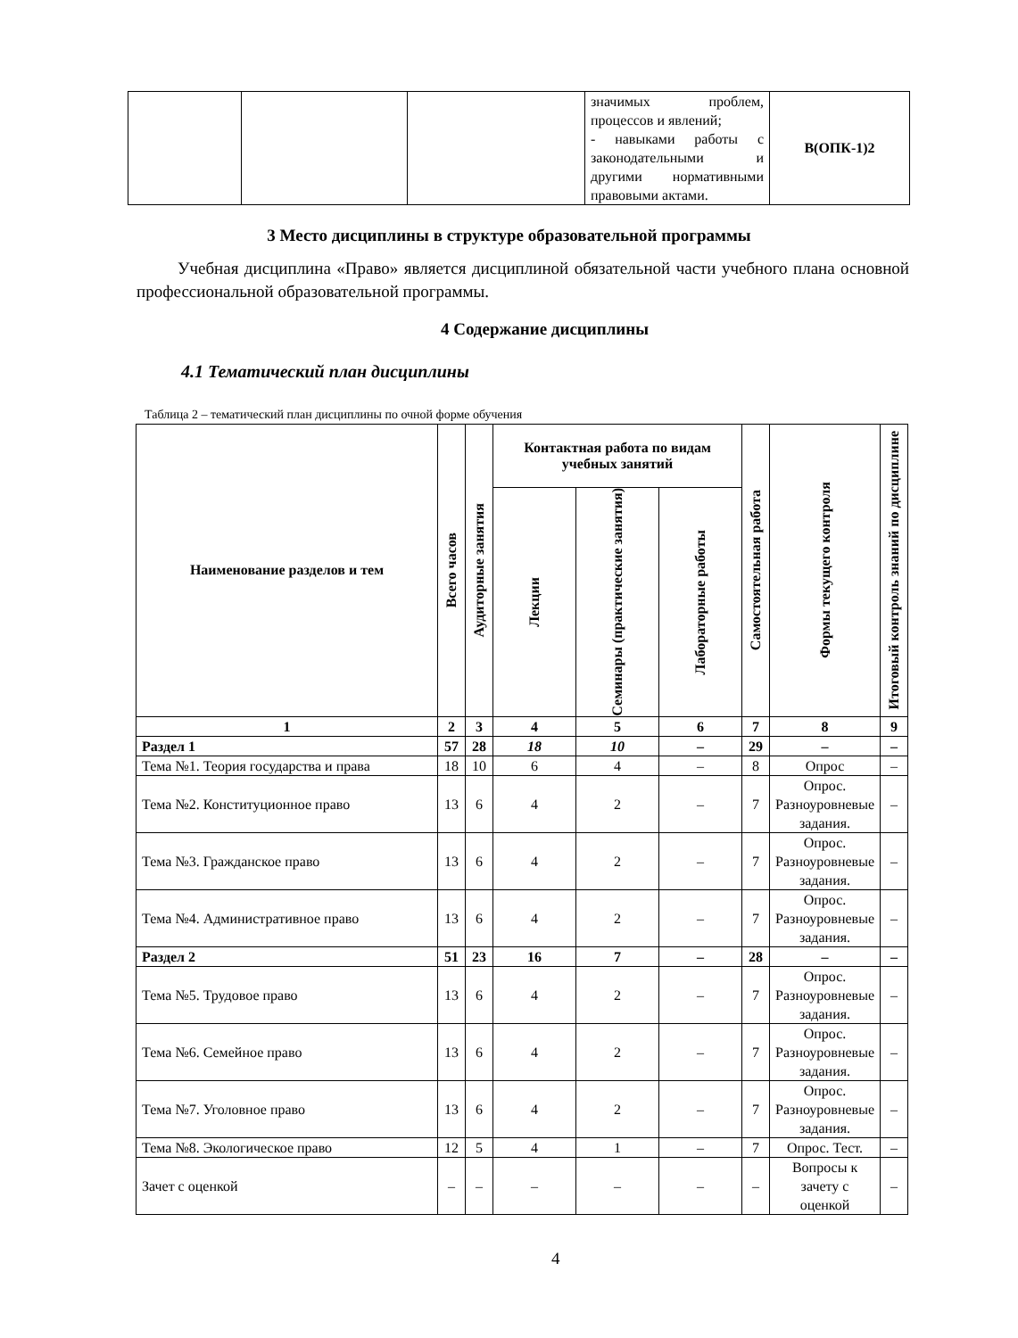| | | | значимых проблем, процессов и явлений; - навыками работы с законодательными и другими нормативными правовыми актами. | В(ОПК-1)2 |
3 Место дисциплины в структуре образовательной программы
Учебная дисциплина «Право» является дисциплиной обязательной части учебного плана основной профессиональной образовательной программы.
4 Содержание дисциплины
4.1 Тематический план дисциплины
Таблица 2 – тематический план дисциплины по очной форме обучения
| Наименование разделов и тем | Всего часов | Аудиторные занятия | Контактная работа по видам учебных занятий | | | Самостоятельная работа | Формы текущего контроля | Итоговый контроль знаний по дисциплине |
| --- | --- | --- | --- | --- | --- | --- | --- | --- |
| | | | Лекции | Семинары (практические занятия) | Лабораторные работы | | | |
| 1 | 2 | 3 | 4 | 5 | 6 | 7 | 8 | 9 |
| Раздел 1 | 57 | 28 | 18 | 10 | – | 29 | – | – |
| Тема №1. Теория государства и права | 18 | 10 | 6 | 4 | – | 8 | Опрос | – |
| Тема №2. Конституционное право | 13 | 6 | 4 | 2 | – | 7 | Опрос. Разноуровневые задания. | – |
| Тема №3. Гражданское право | 13 | 6 | 4 | 2 | – | 7 | Опрос. Разноуровневые задания. | – |
| Тема №4. Административное право | 13 | 6 | 4 | 2 | – | 7 | Опрос. Разноуровневые задания. | – |
| Раздел 2 | 51 | 23 | 16 | 7 | – | 28 | – | – |
| Тема №5. Трудовое право | 13 | 6 | 4 | 2 | – | 7 | Опрос. Разноуровневые задания. | – |
| Тема №6. Семейное право | 13 | 6 | 4 | 2 | – | 7 | Опрос. Разноуровневые задания. | – |
| Тема №7. Уголовное право | 13 | 6 | 4 | 2 | – | 7 | Опрос. Разноуровневые задания. | – |
| Тема №8. Экологическое право | 12 | 5 | 4 | 1 | – | 7 | Опрос. Тест. | – |
| Зачет с оценкой | – | – | – | – | – | – | Вопросы к зачету с оценкой | – |
4